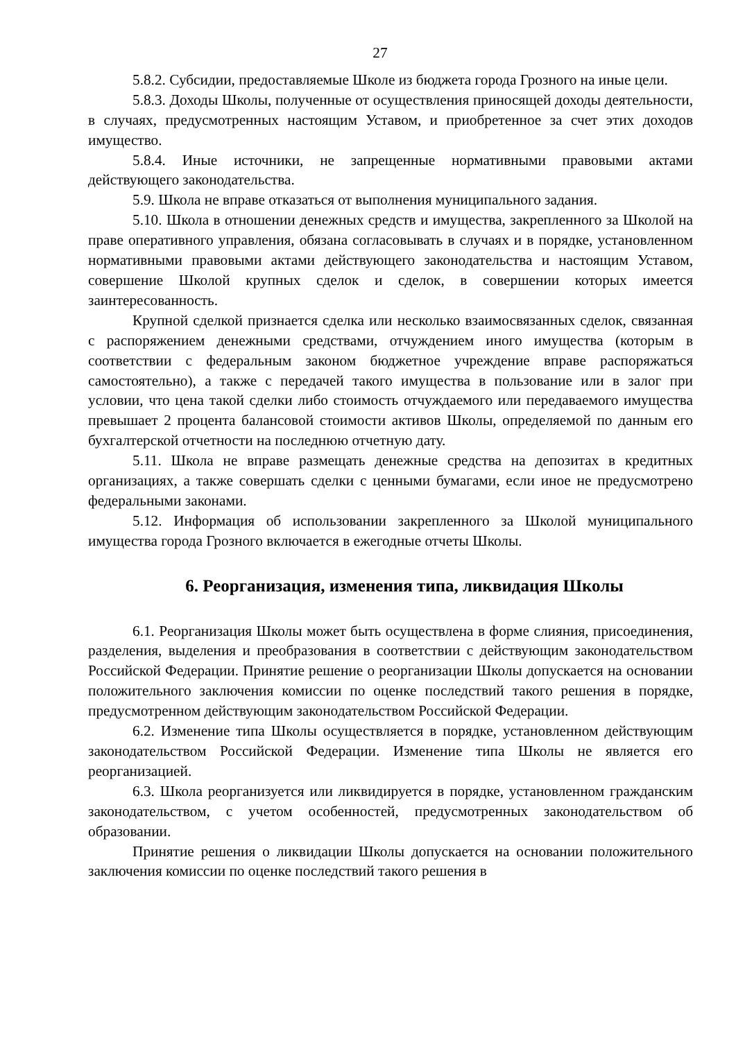27
5.8.2. Субсидии, предоставляемые Школе из бюджета города Грозного на иные цели.
5.8.3. Доходы Школы, полученные от осуществления приносящей доходы деятельности, в случаях, предусмотренных настоящим Уставом, и приобретенное за счет этих доходов имущество.
5.8.4. Иные источники, не запрещенные нормативными правовыми актами действующего законодательства.
5.9. Школа не вправе отказаться от выполнения муниципального задания.
5.10. Школа в отношении денежных средств и имущества, закрепленного за Школой на праве оперативного управления, обязана согласовывать в случаях и в порядке, установленном нормативными правовыми актами действующего законодательства и настоящим Уставом, совершение Школой крупных сделок и сделок, в совершении которых имеется заинтересованность.
Крупной сделкой признается сделка или несколько взаимосвязанных сделок, связанная с распоряжением денежными средствами, отчуждением иного имущества (которым в соответствии с федеральным законом бюджетное учреждение вправе распоряжаться самостоятельно), а также с передачей такого имущества в пользование или в залог при условии, что цена такой сделки либо стоимость отчуждаемого или передаваемого имущества превышает 2 процента балансовой стоимости активов Школы, определяемой по данным его бухгалтерской отчетности на последнюю отчетную дату.
5.11. Школа не вправе размещать денежные средства на депозитах в кредитных организациях, а также совершать сделки с ценными бумагами, если иное не предусмотрено федеральными законами.
5.12. Информация об использовании закрепленного за Школой муниципального имущества города Грозного включается в ежегодные отчеты Школы.
6. Реорганизация, изменения типа, ликвидация Школы
6.1. Реорганизация Школы может быть осуществлена в форме слияния, присоединения, разделения, выделения и преобразования в соответствии с действующим законодательством Российской Федерации. Принятие решение о реорганизации Школы допускается на основании положительного заключения комиссии по оценке последствий такого решения в порядке, предусмотренном действующим законодательством Российской Федерации.
6.2. Изменение типа Школы осуществляется в порядке, установленном действующим законодательством Российской Федерации. Изменение типа Школы не является его реорганизацией.
6.3. Школа реорганизуется или ликвидируется в порядке, установленном гражданским законодательством, с учетом особенностей, предусмотренных законодательством об образовании.
Принятие решения о ликвидации Школы допускается на основании положительного заключения комиссии по оценке последствий такого решения в